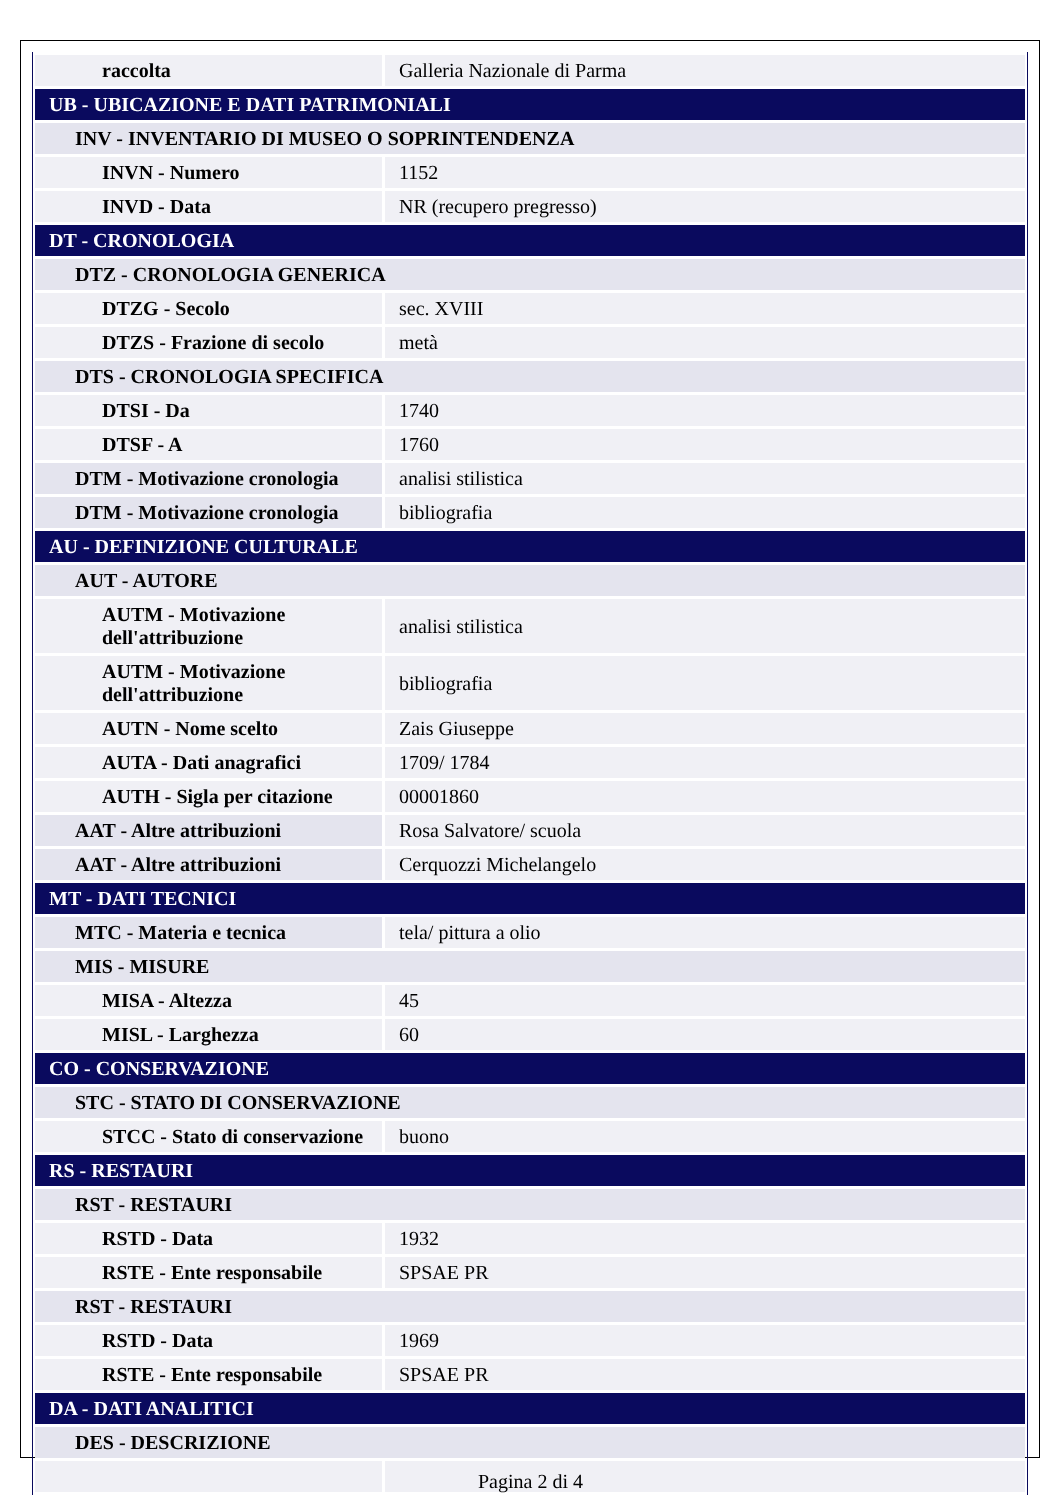| raccolta | Galleria Nazionale di Parma |
| UB - UBICAZIONE E DATI PATRIMONIALI | |
| INV - INVENTARIO DI MUSEO O SOPRINTENDENZA | |
| INVN - Numero | 1152 |
| INVD - Data | NR (recupero pregresso) |
| DT - CRONOLOGIA | |
| DTZ - CRONOLOGIA GENERICA | |
| DTZG - Secolo | sec. XVIII |
| DTZS - Frazione di secolo | metà |
| DTS - CRONOLOGIA SPECIFICA | |
| DTSI - Da | 1740 |
| DTSF - A | 1760 |
| DTM - Motivazione cronologia | analisi stilistica |
| DTM - Motivazione cronologia | bibliografia |
| AU - DEFINIZIONE CULTURALE | |
| AUT - AUTORE | |
| AUTM - Motivazione dell'attribuzione | analisi stilistica |
| AUTM - Motivazione dell'attribuzione | bibliografia |
| AUTN - Nome scelto | Zais Giuseppe |
| AUTA - Dati anagrafici | 1709/ 1784 |
| AUTH - Sigla per citazione | 00001860 |
| AAT - Altre attribuzioni | Rosa Salvatore/ scuola |
| AAT - Altre attribuzioni | Cerquozzi Michelangelo |
| MT - DATI TECNICI | |
| MTC - Materia e tecnica | tela/ pittura a olio |
| MIS - MISURE | |
| MISA - Altezza | 45 |
| MISL - Larghezza | 60 |
| CO - CONSERVAZIONE | |
| STC - STATO DI CONSERVAZIONE | |
| STCC - Stato di conservazione | buono |
| RS - RESTAURI | |
| RST - RESTAURI | |
| RSTD - Data | 1932 |
| RSTE - Ente responsabile | SPSAE PR |
| RST - RESTAURI | |
| RSTD - Data | 1969 |
| RSTE - Ente responsabile | SPSAE PR |
| DA - DATI ANALITICI | |
| DES - DESCRIZIONE | |
Pagina 2 di 4